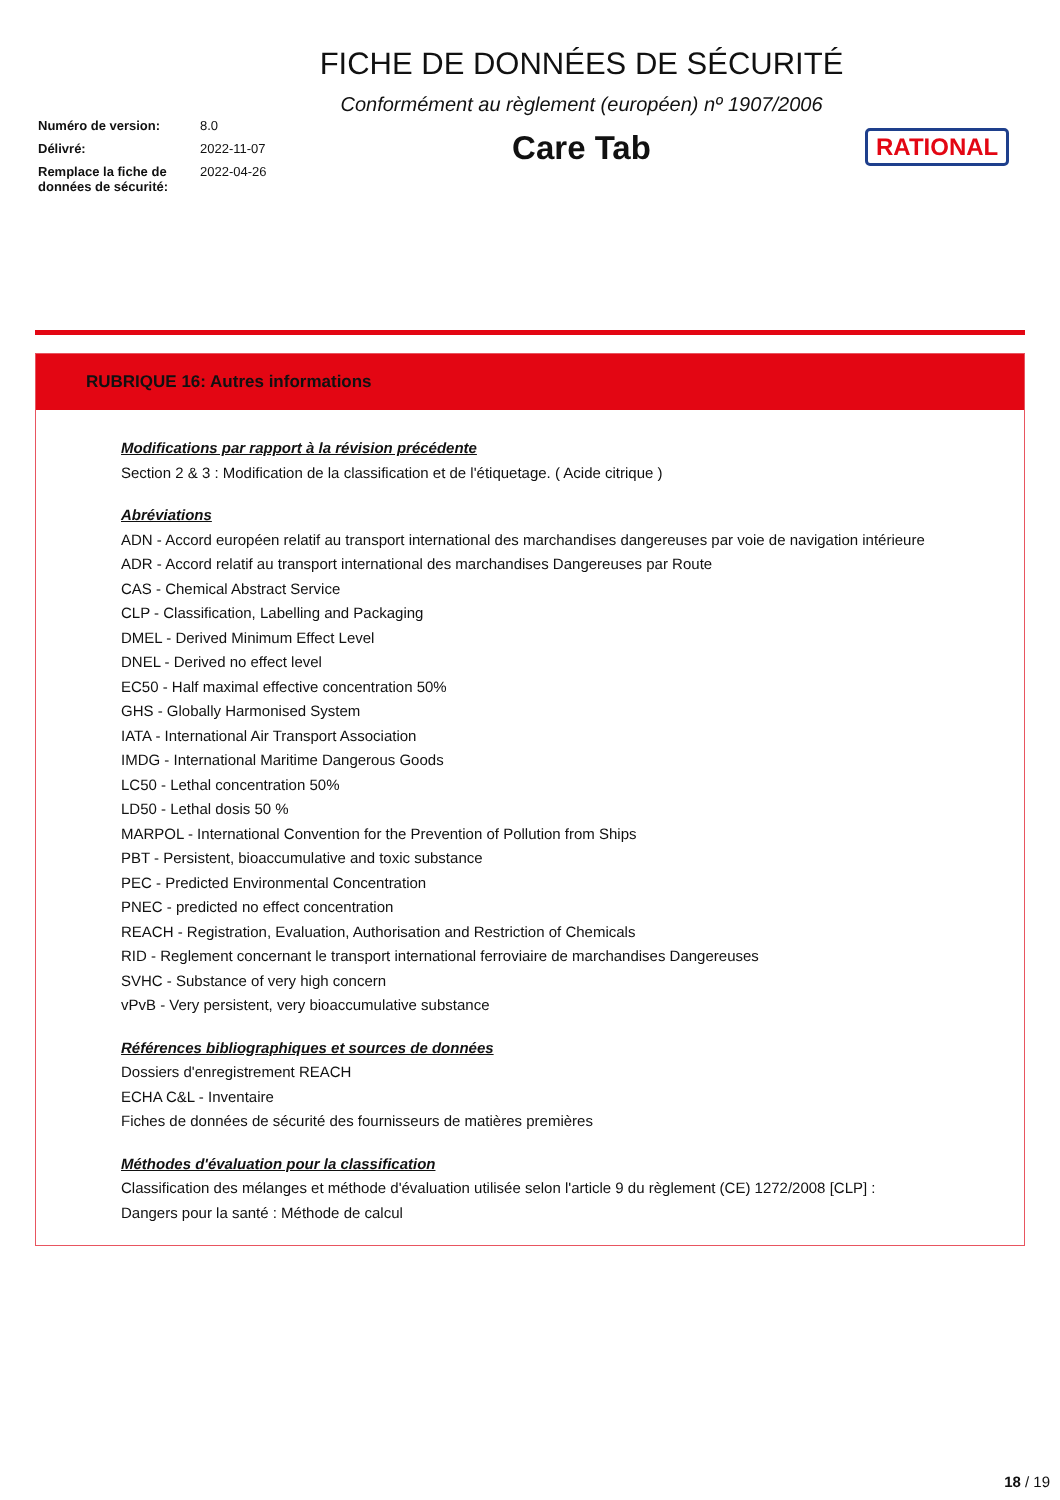Numéro de version: 8.0
Délivré: 2022-11-07
Remplace la fiche de données de sécurité: 2022-04-26
FICHE DE DONNÉES DE SÉCURITÉ
Conformément au règlement (européen) nº 1907/2006
Care Tab
RATIONAL
RUBRIQUE 16: Autres informations
Modifications par rapport à la révision précédente
Section 2 & 3 : Modification de la classification et de l'étiquetage. ( Acide citrique )
Abréviations
ADN - Accord européen relatif au transport international des marchandises dangereuses par voie de navigation intérieure
ADR - Accord relatif au transport international des marchandises Dangereuses par Route
CAS - Chemical Abstract Service
CLP - Classification, Labelling and Packaging
DMEL - Derived Minimum Effect Level
DNEL - Derived no effect level
EC50 - Half maximal effective concentration 50%
GHS - Globally Harmonised System
IATA - International Air Transport Association
IMDG - International Maritime Dangerous Goods
LC50 - Lethal concentration 50%
LD50 - Lethal dosis 50 %
MARPOL - International Convention for the Prevention of Pollution from Ships
PBT - Persistent, bioaccumulative and toxic substance
PEC - Predicted Environmental Concentration
PNEC - predicted no effect concentration
REACH - Registration, Evaluation, Authorisation and Restriction of Chemicals
RID - Reglement concernant le transport international ferroviaire de marchandises Dangereuses
SVHC - Substance of very high concern
vPvB - Very persistent, very bioaccumulative substance
Références bibliographiques et sources de données
Dossiers d'enregistrement REACH
ECHA C&L - Inventaire
Fiches de données de sécurité des fournisseurs de matières premières
Méthodes d'évaluation pour la classification
Classification des mélanges et méthode d'évaluation utilisée selon l'article 9 du règlement (CE) 1272/2008 [CLP] :
Dangers pour la santé : Méthode de calcul
18 / 19